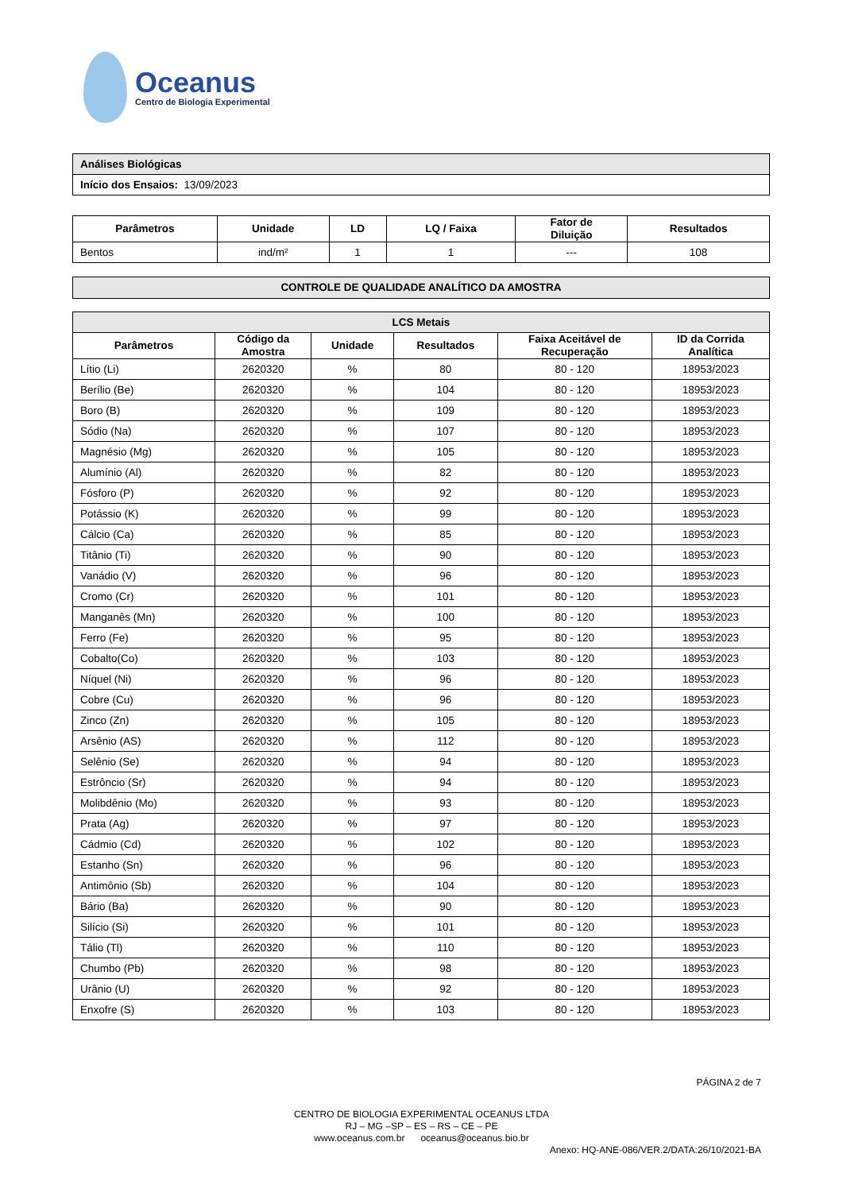Oceanus
Centro de Biologia Experimental
| Análises Biológicas |
| Início dos Ensaios: 13/09/2023 |
| Parâmetros | Unidade | LD | LQ / Faixa | Fator de Diluição | Resultados |
| --- | --- | --- | --- | --- | --- |
| Bentos | ind/m² | 1 | 1 | --- | 108 |
| CONTROLE DE QUALIDADE ANALÍTICO DA AMOSTRA |
| --- |
| LCS Metais | | | | | |
| --- | --- | --- | --- | --- | --- |
| Parâmetros | Código da Amostra | Unidade | Resultados | Faixa Aceitável de Recuperação | ID da Corrida Analítica |
| Lítio (Li) | 2620320 | % | 80 | 80 - 120 | 18953/2023 |
| Berílio (Be) | 2620320 | % | 104 | 80 - 120 | 18953/2023 |
| Boro (B) | 2620320 | % | 109 | 80 - 120 | 18953/2023 |
| Sódio (Na) | 2620320 | % | 107 | 80 - 120 | 18953/2023 |
| Magnésio (Mg) | 2620320 | % | 105 | 80 - 120 | 18953/2023 |
| Alumínio (Al) | 2620320 | % | 82 | 80 - 120 | 18953/2023 |
| Fósforo (P) | 2620320 | % | 92 | 80 - 120 | 18953/2023 |
| Potássio (K) | 2620320 | % | 99 | 80 - 120 | 18953/2023 |
| Cálcio (Ca) | 2620320 | % | 85 | 80 - 120 | 18953/2023 |
| Titânio (Ti) | 2620320 | % | 90 | 80 - 120 | 18953/2023 |
| Vanádio (V) | 2620320 | % | 96 | 80 - 120 | 18953/2023 |
| Cromo (Cr) | 2620320 | % | 101 | 80 - 120 | 18953/2023 |
| Manganês (Mn) | 2620320 | % | 100 | 80 - 120 | 18953/2023 |
| Ferro (Fe) | 2620320 | % | 95 | 80 - 120 | 18953/2023 |
| Cobalto(Co) | 2620320 | % | 103 | 80 - 120 | 18953/2023 |
| Níquel (Ni) | 2620320 | % | 96 | 80 - 120 | 18953/2023 |
| Cobre (Cu) | 2620320 | % | 96 | 80 - 120 | 18953/2023 |
| Zinco (Zn) | 2620320 | % | 105 | 80 - 120 | 18953/2023 |
| Arsênio (AS) | 2620320 | % | 112 | 80 - 120 | 18953/2023 |
| Selênio (Se) | 2620320 | % | 94 | 80 - 120 | 18953/2023 |
| Estrôncio (Sr) | 2620320 | % | 94 | 80 - 120 | 18953/2023 |
| Molibdênio (Mo) | 2620320 | % | 93 | 80 - 120 | 18953/2023 |
| Prata (Ag) | 2620320 | % | 97 | 80 - 120 | 18953/2023 |
| Cádmio (Cd) | 2620320 | % | 102 | 80 - 120 | 18953/2023 |
| Estanho (Sn) | 2620320 | % | 96 | 80 - 120 | 18953/2023 |
| Antimônio (Sb) | 2620320 | % | 104 | 80 - 120 | 18953/2023 |
| Bário (Ba) | 2620320 | % | 90 | 80 - 120 | 18953/2023 |
| Silício (Si) | 2620320 | % | 101 | 80 - 120 | 18953/2023 |
| Tálio (Tl) | 2620320 | % | 110 | 80 - 120 | 18953/2023 |
| Chumbo (Pb) | 2620320 | % | 98 | 80 - 120 | 18953/2023 |
| Urânio (U) | 2620320 | % | 92 | 80 - 120 | 18953/2023 |
| Enxofre (S) | 2620320 | % | 103 | 80 - 120 | 18953/2023 |
PÁGINA 2 de 7
CENTRO DE BIOLOGIA EXPERIMENTAL OCEANUS LTDA
RJ – MG –SP – ES – RS – CE – PE
www.oceanus.com.br oceanus@oceanus.bio.br
Anexo: HQ-ANE-086/VER.2/DATA:26/10/2021-BA